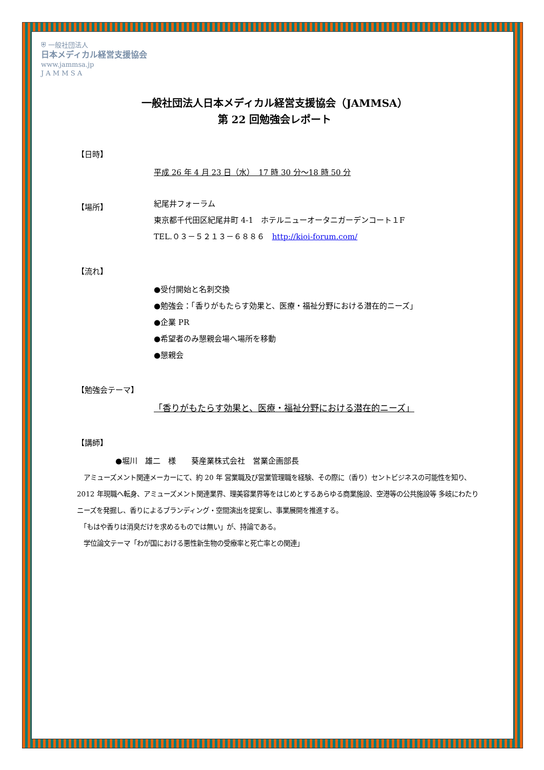⛨ 一般社団法人
日本メディカル経営支援協会
www.jammsa.jp
J A M M S A
一般社団法人日本メディカル経営支援協会（JAMMSA）
第 22 回勉強会レポート
【日時】
平成 26 年 4 月 23 日（水）　17 時 30 分～18 時 50 分
【場所】
紀尾井フォーラム
東京都千代田区紀尾井町 4-1　ホテルニューオータニガーデンコート１F
TEL.０３－５２１３－６８８６　http://kioi-forum.com/
【流れ】
●受付開始と名刺交換
●勉強会：「香りがもたらす効果と、医療・福祉分野における潜在的ニーズ」
●企業 PR
●希望者のみ懇親会場へ場所を移動
●懇親会
【勉強会テーマ】
「香りがもたらす効果と、医療・福祉分野における潜在的ニーズ」
【講師】
●堀川　雄二　様　　葵産業株式会社　営業企画部長
　アミューズメント関連メーカーにて、約 20 年 営業職及び営業管理職を経験、その際に（香り）セントビジネスの可能性を知り、2012 年現職へ転身、アミューズメント関連業界、理美容業界等をはじめとするあらゆる商業施設、空港等の公共施設等 多岐にわたりニーズを発掘し、香りによるブランディング・空間演出を提案し、事業展開を推進する。
　「もはや香りは消臭だけを求めるものでは無い」が、持論である。
　学位論文テーマ「わが国における悪性新生物の受療率と死亡率との関連」